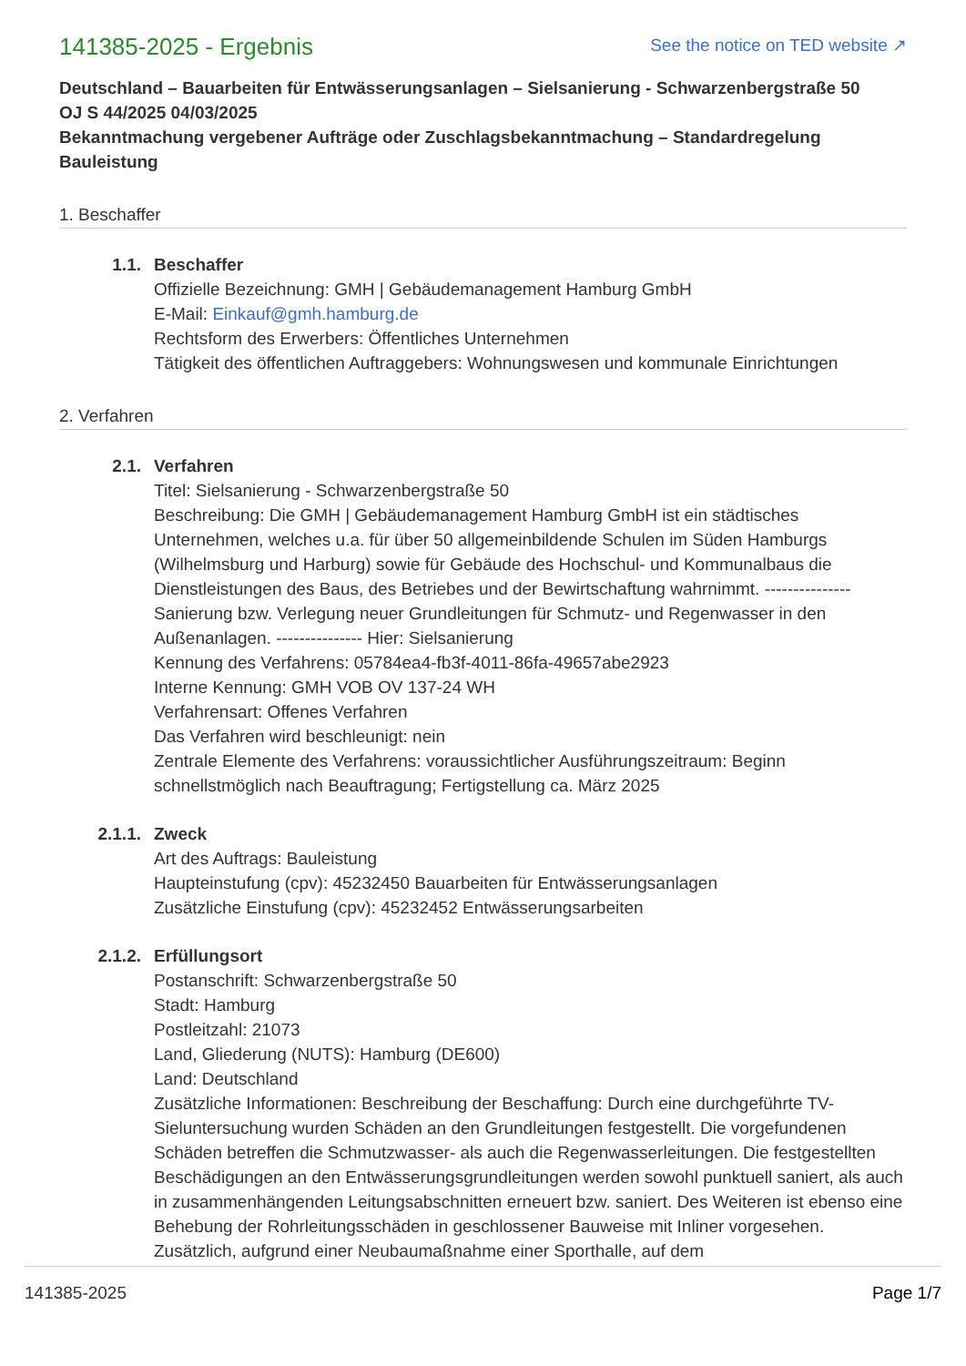141385-2025 - Ergebnis
See the notice on TED website ↗
Deutschland – Bauarbeiten für Entwässerungsanlagen – Sielsanierung - Schwarzenbergstraße 50
OJ S 44/2025 04/03/2025
Bekanntmachung vergebener Aufträge oder Zuschlagsbekanntmachung – Standardregelung Bauleistung
1. Beschaffer
1.1. Beschaffer
Offizielle Bezeichnung: GMH | Gebäudemanagement Hamburg GmbH
E-Mail: Einkauf@gmh.hamburg.de
Rechtsform des Erwerbers: Öffentliches Unternehmen
Tätigkeit des öffentlichen Auftraggebers: Wohnungswesen und kommunale Einrichtungen
2. Verfahren
2.1. Verfahren
Titel: Sielsanierung - Schwarzenbergstraße 50
Beschreibung: Die GMH | Gebäudemanagement Hamburg GmbH ist ein städtisches Unternehmen, welches u.a. für über 50 allgemeinbildende Schulen im Süden Hamburgs (Wilhelmsburg und Harburg) sowie für Gebäude des Hochschul- und Kommunalbaus die Dienstleistungen des Baus, des Betriebes und der Bewirtschaftung wahrnimmt. --------------- Sanierung bzw. Verlegung neuer Grundleitungen für Schmutz- und Regenwasser in den Außenanlagen. --------------- Hier: Sielsanierung
Kennung des Verfahrens: 05784ea4-fb3f-4011-86fa-49657abe2923
Interne Kennung: GMH VOB OV 137-24 WH
Verfahrensart: Offenes Verfahren
Das Verfahren wird beschleunigt: nein
Zentrale Elemente des Verfahrens: voraussichtlicher Ausführungszeitraum: Beginn schnellstmöglich nach Beauftragung; Fertigstellung ca. März 2025
2.1.1. Zweck
Art des Auftrags: Bauleistung
Haupteinstufung (cpv): 45232450 Bauarbeiten für Entwässerungsanlagen
Zusätzliche Einstufung (cpv): 45232452 Entwässerungsarbeiten
2.1.2. Erfüllungsort
Postanschrift: Schwarzenbergstraße 50
Stadt: Hamburg
Postleitzahl: 21073
Land, Gliederung (NUTS): Hamburg (DE600)
Land: Deutschland
Zusätzliche Informationen: Beschreibung der Beschaffung: Durch eine durchgeführte TV-Sieluntersuchung wurden Schäden an den Grundleitungen festgestellt. Die vorgefundenen Schäden betreffen die Schmutzwasser- als auch die Regenwasserleitungen. Die festgestellten Beschädigungen an den Entwässerungsgrundleitungen werden sowohl punktuell saniert, als auch in zusammenhängenden Leitungsabschnitten erneuert bzw. saniert. Des Weiteren ist ebenso eine Behebung der Rohrleitungsschäden in geschlossener Bauweise mit Inliner vorgesehen. Zusätzlich, aufgrund einer Neubaumaßnahme einer Sporthalle, auf dem
141385-2025 Page 1/7